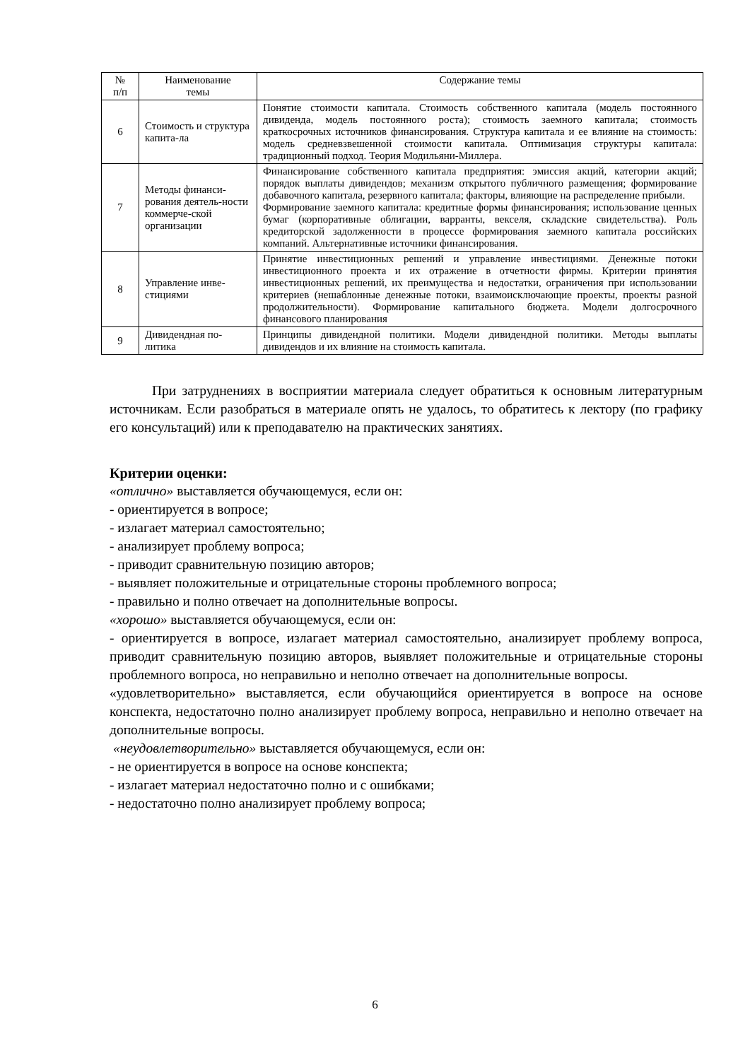| № п/п | Наименование темы | Содержание темы |
| --- | --- | --- |
| 6 | Стоимость и структура капита-ла | Понятие стоимости капитала. Стоимость собственного капитала (модель постоянного дивиденда, модель постоянного роста); стоимость заемного капитала; стоимость краткосрочных источников финансирования. Структура капитала и ее влияние на стоимость: модель средневзвешенной стоимости капитала. Оптимизация структуры капитала: традиционный подход. Теория Модильяни-Миллера. |
| 7 | Методы финанси-рования деятель-ности коммерче-ской организации | Финансирование собственного капитала предприятия: эмиссия акций, категории акций; порядок выплаты дивидендов; механизм открытого публичного размещения; формирование добавочного капитала, резервного капитала; факторы, влияющие на распределение прибыли. Формирование заемного капитала: кредитные формы финансирования; использование ценных бумаг (корпоративные облигации, варранты, векселя, складские свидетельства). Роль кредиторской задолженности в процессе формирования заемного капитала российских компаний. Альтернативные источники финансирования. |
| 8 | Управление инве-стициями | Принятие инвестиционных решений и управление инвестициями. Денежные потоки инвестиционного проекта и их отражение в отчетности фирмы. Критерии принятия инвестиционных решений, их преимущества и недостатки, ограничения при использовании критериев (нешаблонные денежные потоки, взаимоисключающие проекты, проекты разной продолжительности). Формирование капитального бюджета. Модели долгосрочного финансового планирования |
| 9 | Дивидендная по-литика | Принципы дивидендной политики. Модели дивидендной политики. Методы выплаты дивидендов и их влияние на стоимость капитала. |
При затруднениях в восприятии материала следует обратиться к основным литературным источникам. Если разобраться в материале опять не удалось, то обратитесь к лектору (по графику его консультаций) или к преподавателю на практических занятиях.
Критерии оценки:
«отлично» выставляется обучающемуся, если он:
- ориентируется в вопросе;
- излагает материал самостоятельно;
- анализирует проблему вопроса;
- приводит сравнительную позицию авторов;
- выявляет положительные и отрицательные стороны проблемного вопроса;
- правильно и полно отвечает на дополнительные вопросы.
«хорошо» выставляется обучающемуся, если он:
- ориентируется в вопросе, излагает материал самостоятельно, анализирует проблему вопроса, приводит сравнительную позицию авторов, выявляет положительные и отрицательные стороны проблемного вопроса, но неправильно и неполно отвечает на дополнительные вопросы.
«удовлетворительно» выставляется, если обучающийся ориентируется в вопросе на основе конспекта, недостаточно полно анализирует проблему вопроса, неправильно и неполно отвечает на дополнительные вопросы.
«неудовлетворительно» выставляется обучающемуся, если он:
- не ориентируется в вопросе на основе конспекта;
- излагает материал недостаточно полно и с ошибками;
- недостаточно полно анализирует проблему вопроса;
6